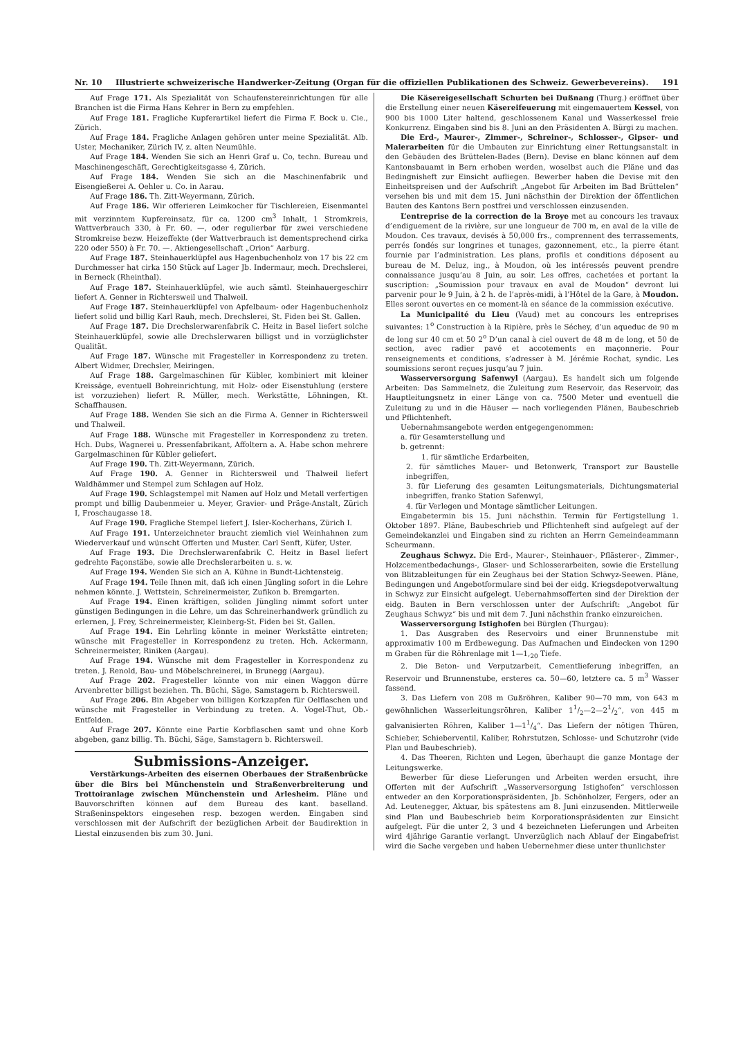Nr. 10 Illustrierte schweizerische Handwerker-Zeitung (Organ für die offiziellen Publikationen des Schweiz. Gewerbevereins). 191
Auf Frage 171. Als Spezialität von Schaufenstereinrichtungen für alle Branchen ist die Firma Hans Kehrer in Bern zu empfehlen.
Auf Frage 181. Fragliche Kupferartikel liefert die Firma F. Bock u. Cie., Zürich.
Auf Frage 184. Fragliche Anlagen gehören unter meine Spezialität. Alb. Uster, Mechaniker, Zürich IV, z. alten Neumühle.
Auf Frage 184. Wenden Sie sich an Henri Graf u. Co, techn. Bureau und Maschinengeschäft, Gerechtigkeitsgasse 4, Zürich.
Auf Frage 184. Wenden Sie sich an die Maschinenfabrik und Eisengießerei A. Oehler u. Co. in Aarau.
Auf Frage 186. Th. Zitt-Weyermann, Zürich.
Auf Frage 186. Wir offerieren Leimkocher für Tischlereien, Eisenmantel mit verzinntem Kupfereinsatz, für ca. 1200 cm<sup>3</sup> Inhalt, 1 Stromkreis, Wattverbrauch 330, à Fr. 60. —, oder regulierbar für zwei verschiedene Stromkreise bezw. Heizeffekte (der Wattverbrauch ist dementsprechend cirka 220 oder 550) à Fr. 70. —. Aktiengesellschaft „Orion“ Aarburg.
Auf Frage 187. Steinhauerklüpfel aus Hagenbuchenholz von 17 bis 22 cm Durchmesser hat cirka 150 Stück auf Lager Jb. Indermaur, mech. Drechslerei, in Berneck (Rheinthal).
Auf Frage 187. Steinhauerklüpfel, wie auch sämtl. Steinhauergeschirr liefert A. Genner in Richtersweil und Thalweil.
Auf Frage 187. Steinhauerklüpfel von Apfelbaum- oder Hagenbuchenholz liefert solid und billig Karl Rauh, mech. Drechslerei, St. Fiden bei St. Gallen.
Auf Frage 187. Die Drechslerwarenfabrik C. Heitz in Basel liefert solche Steinhauerklüpfel, sowie alle Drechslerwaren billigst und in vorzüglichster Qualität.
Auf Frage 187. Wünsche mit Fragesteller in Korrespondenz zu treten. Albert Widmer, Drechsler, Meiringen.
Auf Frage 188. Gargelmaschinen für Kübler, kombiniert mit kleiner Kreissäge, eventuell Bohreinrichtung, mit Holz- oder Eisenstuhlung (erstere ist vorzuziehen) liefert R. Müller, mech. Werkstätte, Löhningen, Kt. Schaffhausen.
Auf Frage 188. Wenden Sie sich an die Firma A. Genner in Richtersweil und Thalweil.
Auf Frage 188. Wünsche mit Fragesteller in Korrespondenz zu treten. Hch. Dubs, Wagnerei u. Pressenfabrikant, Affoltern a. A. Habe schon mehrere Gargelmaschinen für Kübler geliefert.
Auf Frage 190. Th. Zitt-Weyermann, Zürich.
Auf Frage 190. A. Genner in Richtersweil und Thalweil liefert Waldhämmer und Stempel zum Schlagen auf Holz.
Auf Frage 190. Schlagstempel mit Namen auf Holz und Metall verfertigen prompt und billig Daubenmeier u. Meyer, Gravier- und Präge-Anstalt, Zürich I, Froschaugasse 18.
Auf Frage 190. Fragliche Stempel liefert J. Isler-Kocherhans, Zürich I.
Auf Frage 191. Unterzeichneter braucht ziemlich viel Weinhahnen zum Wiederverkauf und wünscht Offerten und Muster. Carl Senft, Küfer, Uster.
Auf Frage 193. Die Drechslerwarenfabrik C. Heitz in Basel liefert gedrehte Façonstäbe, sowie alle Drechslerarbeiten u. s. w.
Auf Frage 194. Wenden Sie sich an A. Kühne in Bundt-Lichtensteig.
Auf Frage 194. Teile Ihnen mit, daß ich einen Jüngling sofort in die Lehre nehmen könnte. J. Wettstein, Schreinermeister, Zufikon b. Bremgarten.
Auf Frage 194. Einen kräftigen, soliden Jüngling nimmt sofort unter günstigen Bedingungen in die Lehre, um das Schreinerhandwerk gründlich zu erlernen, J. Frey, Schreinermeister, Kleinberg-St. Fiden bei St. Gallen.
Auf Frage 194. Ein Lehrling könnte in meiner Werkstätte eintreten; wünsche mit Fragesteller in Korrespondenz zu treten. Hch. Ackermann, Schreinermeister, Riniken (Aargau).
Auf Frage 194. Wünsche mit dem Fragesteller in Korrespondenz zu treten. J. Renold, Bau- und Möbelschreinerei, in Brunegg (Aargau).
Auf Frage 202. Fragesteller könnte von mir einen Waggon dürre Arvenbretter billigst beziehen. Th. Büchi, Säge, Samstagern b. Richtersweil.
Auf Frage 206. Bin Abgeber von billigen Korkzapfen für Oelflaschen und wünsche mit Fragesteller in Verbindung zu treten. A. Vogel-Thut, Ob.-Entfelden.
Auf Frage 207. Könnte eine Partie Korbflaschen samt und ohne Korb abgeben, ganz billig. Th. Büchi, Säge, Samstagern b. Richtersweil.
Submissions-Anzeiger.
Verstärkungs-Arbeiten des eisernen Oberbaues der Straßenbrücke über die Birs bei Münchenstein und Straßenverbreiterung und Trottoiranlage zwischen Münchenstein und Arlesheim. Pläne und Bauvorschriften können auf dem Bureau des kant. baselland. Straßeninspektors eingesehen resp. bezogen werden. Eingaben sind verschlossen mit der Aufschrift der bezüglichen Arbeit der Baudirektion in Liestal einzusenden bis zum 30. Juni.
Die Käsereigesellschaft Schurten bei Dußnang (Thurg.) eröffnet über die Erstellung einer neuen Käsereifeuerung mit eingemauertem Kessel, von 900 bis 1000 Liter haltend, geschlossenem Kanal und Wasserkessel freie Konkurrenz. Eingaben sind bis 8. Juni an den Präsidenten A. Bürgi zu machen.
Die Erd-, Maurer-, Zimmer-, Schreiner-, Schlosser-, Gipser- und Malerarbeiten für die Umbauten zur Einrichtung einer Rettungsanstalt in den Gebäuden des Brüttelen-Bades (Bern). Devise en blanc können auf dem Kantonsbauamt in Bern erhoben werden, woselbst auch die Pläne und das Bedingnisheft zur Einsicht aufliegen. Bewerber haben die Devise mit den Einheitspreisen und der Aufschrift „Angebot für Arbeiten im Bad Brüttelen“ versehen bis und mit dem 15. Juni nächsthin der Direktion der öffentlichen Bauten des Kantons Bern postfrei und verschlossen einzusenden.
L’entreprise de la correction de la Broye met au concours les travaux d’endiguement de la rivière, sur une longueur de 700 m, en aval de la ville de Moudon. Ces travaux, devisés à 50,000 frs., comprennent des terrassements, perrés fondés sur longrines et tunages, gazonnement, etc., la pierre étant fournie par l’administration. Les plans, profils et conditions déposent au bureau de M. Deluz, ing., à Moudon, où les intéressés peuvent prendre connaissance jusqu’au 8 Juin, au soir. Les offres, cachetées et portant la suscription: „Soumission pour travaux en aval de Moudon“ devront lui parvenir pour le 9 Juin, à 2 h. de l’après-midi, à l’Hôtel de la Gare, à Moudon. Elles seront ouvertes en ce moment-là en séance de la commission exécutive.
La Municipalité du Lieu (Vaud) met au concours les entreprises suivantes: 1<sup>o</sup> Construction à la Ripière, près le Séchey, d’un aqueduc de 90 m de long sur 40 cm et 50 2<sup>o</sup> D’un canal à ciel ouvert de 48 m de long, et 50 de section, avec radier pavé et accotements en maçonnerie. Pour renseignements et conditions, s’adresser à M. Jérémie Rochat, syndic. Les soumissions seront reçues jusqu’au 7 juin.
Wasserversorgung Safenwyl (Aargau). Es handelt sich um folgende Arbeiten: Das Sammelnetz, die Zuleitung zum Reservoir, das Reservoir, das Hauptleitungsnetz in einer Länge von ca. 7500 Meter und eventuell die Zuleitung zu und in die Häuser — nach vorliegenden Plänen, Baubeschrieb und Pflichtenheft.
Uebernahmsangebote werden entgegengenommen:
a. für Gesamterstellung und
b. getrennt:
1. für sämtliche Erdarbeiten,
2. für sämtliches Mauer- und Betonwerk, Transport zur Baustelle inbegriffen,
3. für Lieferung des gesamten Leitungsmaterials, Dichtungsmaterial inbegriffen, franko Station Safenwyl,
4. für Verlegen und Montage sämtlicher Leitungen.
Eingabetermin bis 15. Juni nächsthin. Termin für Fertigstellung 1. Oktober 1897. Pläne, Baubeschrieb und Pflichtenheft sind aufgelegt auf der Gemeindekanzlei und Eingaben sind zu richten an Herrn Gemeindeammann Scheurmann.
Zeughaus Schwyz. Die Erd-, Maurer-, Steinhauer-, Pflästerer-, Zimmer-, Holzcementbedachungs-, Glaser- und Schlosserarbeiten, sowie die Erstellung von Blitzableitungen für ein Zeughaus bei der Station Schwyz-Seewen. Pläne, Bedingungen und Angebotformulare sind bei der eidg. Kriegsdepotverwaltung in Schwyz zur Einsicht aufgelegt. Uebernahmsofferten sind der Direktion der eidg. Bauten in Bern verschlossen unter der Aufschrift: „Angebot für Zeughaus Schwyz“ bis und mit dem 7. Juni nächsthin franko einzureichen.
Wasserversorgung Istighofen bei Bürglen (Thurgau):
1. Das Ausgraben des Reservoirs und einer Brunnenstube mit approximativ 100 m Erdbewegung. Das Aufmachen und Eindecken von 1290 m Graben für die Röhrenlage mit 1—1,<sub>20</sub> Tiefe.
2. Die Beton- und Verputzarbeit, Cementlieferung inbegriffen, an Reservoir und Brunnenstube, ersteres ca. 50—60, letztere ca. 5 m<sup>3</sup> Wasser fassend.
3. Das Liefern von 208 m Gußröhren, Kaliber 90—70 mm, von 643 m gewöhnlichen Wasserleitungsröhren, Kaliber 11/2—2—21/2“, von 445 m galvanisierten Röhren, Kaliber 1—11/4“. Das Liefern der nötigen Thüren, Schieber, Schieberventil, Kaliber, Rohrstutzen, Schlosse- und Schutzrohr (vide Plan und Baubeschrieb).
4. Das Theeren, Richten und Legen, überhaupt die ganze Montage der Leitungswerke.
Bewerber für diese Lieferungen und Arbeiten werden ersucht, ihre Offerten mit der Aufschrift „Wasserversorgung Istighofen“ verschlossen entweder an den Korporationspräsidenten, Jb. Schönholzer, Fergers, oder an Ad. Leutenegger, Aktuar, bis spätestens am 8. Juni einzusenden. Mittlerweile sind Plan und Baubeschrieb beim Korporationspräsidenten zur Einsicht aufgelegt. Für die unter 2, 3 und 4 bezeichneten Lieferungen und Arbeiten wird 4jährige Garantie verlangt. Unverzüglich nach Ablauf der Eingabefrist wird die Sache vergeben und haben Uebernehmer diese unter thunlichster